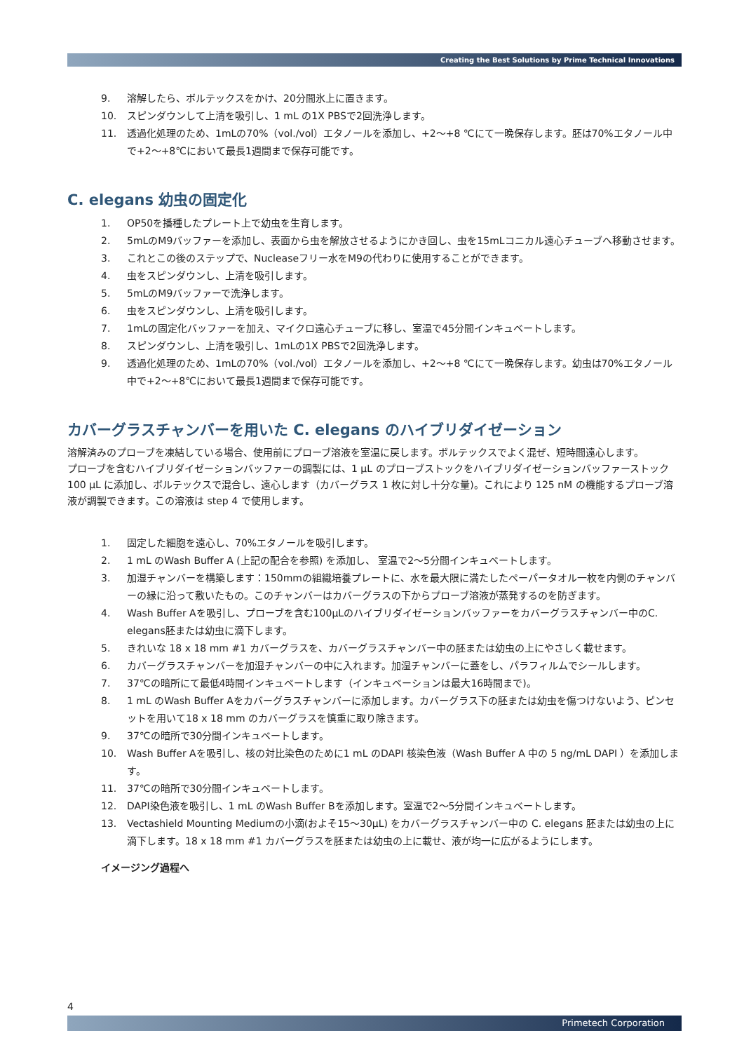Creating the Best Solutions by Prime Technical Innovations
9. 溶解したら、ボルテックスをかけ、20分間氷上に置きます。
10. スピンダウンして上清を吸引し、1 mL の1X PBSで2回洗浄します。
11. 透過化処理のため、1mLの70%（vol./vol）エタノールを添加し、+2～+8 ℃にて一晩保存します。胚は70%エタノール中で+2～+8℃において最長1週間まで保存可能です。
C. elegans 幼虫の固定化
1. OP50を播種したプレート上で幼虫を生育します。
2. 5mLのM9バッファーを添加し、表面から虫を解放させるようにかき回し、虫を15mLコニカル遠心チューブへ移動させます。
3. これとこの後のステップで、Nucleaseフリー水をM9の代わりに使用することができます。
4. 虫をスピンダウンし、上清を吸引します。
5. 5mLのM9バッファーで洗浄します。
6. 虫をスピンダウンし、上清を吸引します。
7. 1mLの固定化バッファーを加え、マイクロ遠心チューブに移し、室温で45分間インキュベートします。
8. スピンダウンし、上清を吸引し、1mLの1X PBSで2回洗浄します。
9. 透過化処理のため、1mLの70%（vol./vol）エタノールを添加し、+2～+8 ℃にて一晩保存します。幼虫は70%エタノール中で+2～+8℃において最長1週間まで保存可能です。
カバーグラスチャンバーを用いた C. elegans のハイブリダイゼーション
溶解済みのプローブを凍結している場合、使用前にプローブ溶液を室温に戻します。ボルテックスでよく混ぜ、短時間遠心します。
プローブを含むハイブリダイゼーションバッファーの調製には、1 µL のプローブストックをハイブリダイゼーションバッファーストック 100 µL に添加し、ボルテックスで混合し、遠心します（カバーグラス 1 枚に対し十分な量)。これにより 125 nM の機能するプローブ溶液が調製できます。この溶液は step 4 で使用します。
1. 固定した細胞を遠心し、70%エタノールを吸引します。
2. 1 mL のWash Buffer A (上記の配合を参照) を添加し、 室温で2～5分間インキュベートします。
3. 加湿チャンバーを構築します：150mmの組織培養プレートに、水を最大限に満たしたペーパータオル一枚を内側のチャンバーの縁に沿って敷いたもの。このチャンバーはカバーグラスの下からプローブ溶液が蒸発するのを防ぎます。
4. Wash Buffer Aを吸引し、プローブを含む100µLのハイブリダイゼーションバッファーをカバーグラスチャンバー中のC. elegans胚または幼虫に滴下します。
5. きれいな 18 x 18 mm #1 カバーグラスを、カバーグラスチャンバー中の胚または幼虫の上にやさしく載せます。
6. カバーグラスチャンバーを加湿チャンバーの中に入れます。加湿チャンバーに蓋をし、パラフィルムでシールします。
7. 37℃の暗所にて最低4時間インキュベートします（インキュベーションは最大16時間まで)。
8. 1 mL のWash Buffer Aをカバーグラスチャンバーに添加します。カバーグラス下の胚または幼虫を傷つけないよう、ピンセットを用いて18 x 18 mm のカバーグラスを慎重に取り除きます。
9. 37℃の暗所で30分間インキュベートします。
10. Wash Buffer Aを吸引し、核の対比染色のために1 mL のDAPI 核染色液（Wash Buffer A 中の 5 ng/mL DAPI ）を添加します。
11. 37℃の暗所で30分間インキュベートします。
12. DAPI染色液を吸引し、1 mL のWash Buffer Bを添加します。室温で2～5分間インキュベートします。
13. Vectashield Mounting Mediumの小滴(およそ15～30µL) をカバーグラスチャンバー中の C. elegans 胚または幼虫の上に滴下します。18 x 18 mm #1 カバーグラスを胚または幼虫の上に載せ、液が均一に広がるようにします。
イメージング過程へ
4
Primetech Corporation